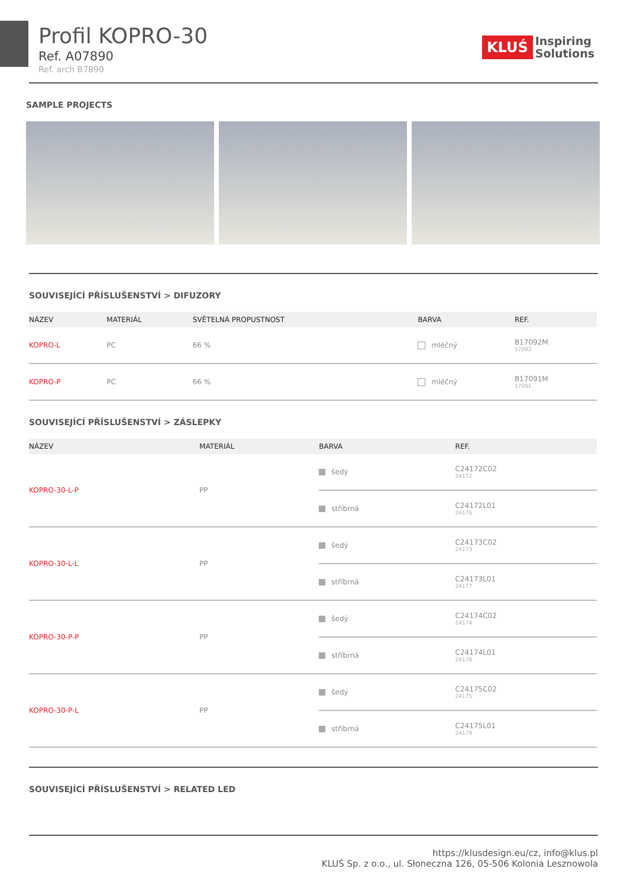Profil KOPRO-30
Ref. A07890
Ref. arch B7890
KLUŚ Inspiring
Solutions
SAMPLE PROJECTS
SOUVISEJÍCÍ PŘÍSLUŠENSTVÍ > DIFUZORY
| NÁZEV | | MATERIÁL | SVĚTELNÁ PROPUSTNOST | BARVA | REF. |
| --- | --- | --- | --- | --- | --- |
| KOPRO-L | | PC | 66 % | mléčný | B17092M 17092 |
| KOPRO-P | | PC | 66 % | mléčný | B17091M 17091 |
SOUVISEJÍCÍ PŘÍSLUŠENSTVÍ > ZÁSLEPKY
| NÁZEV | | MATERIÁL | BARVA | REF. |
| --- | --- | --- | --- | --- |
| KOPRO-30-L-P | | PP | šedý | C24172C02 24172 |
| | | | stříbrná | C24172L01 24176 |
| KOPRO-30-L-L | | PP | šedý | C24173C02 24173 |
| | | | stříbrná | C24173L01 24177 |
| KOPRO-30-P-P | | PP | šedý | C24174C02 24174 |
| | | | stříbrná | C24174L01 24178 |
| KOPRO-30-P-L | | PP | šedý | C24175C02 24175 |
| | | | stříbrná | C24175L01 24179 |
SOUVISEJÍCÍ PŘÍSLUŠENSTVÍ > RELATED LED
https://klusdesign.eu/cz, info@klus.pl
KLUŚ Sp. z o.o., ul. Słoneczna 126, 05-506 Kolonia Lesznowola